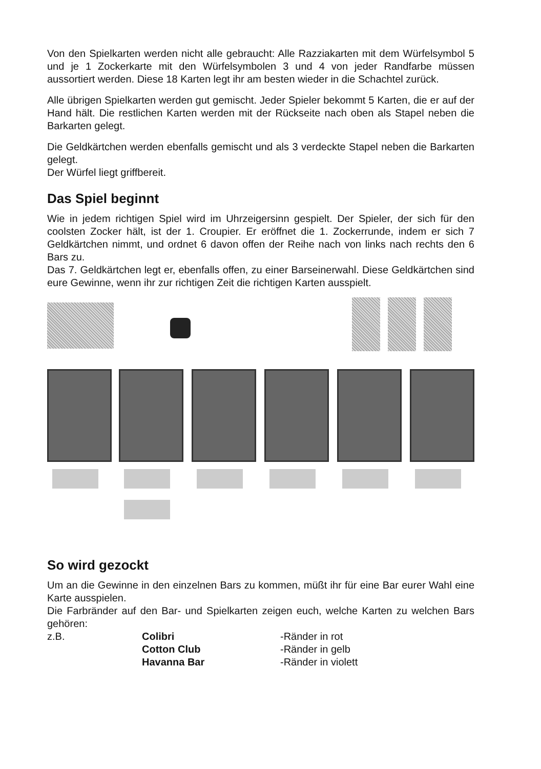Von den Spielkarten werden nicht alle gebraucht: Alle Razziakarten mit dem Würfelsymbol 5 und je 1 Zockerkarte mit den Würfelsymbolen 3 und 4 von jeder Randfarbe müssen aussortiert werden. Diese 18 Karten legt ihr am besten wieder in die Schachtel zurück.
Alle übrigen Spielkarten werden gut gemischt. Jeder Spieler bekommt 5 Karten, die er auf der Hand hält. Die restlichen Karten werden mit der Rückseite nach oben als Stapel neben die Barkarten gelegt.
Die Geldkärtchen werden ebenfalls gemischt und als 3 verdeckte Stapel neben die Barkarten gelegt.
Der Würfel liegt griffbereit.
Das Spiel beginnt
Wie in jedem richtigen Spiel wird im Uhrzeigersinn gespielt. Der Spieler, der sich für den coolsten Zocker hält, ist der 1. Croupier. Er eröffnet die 1. Zockerrunde, indem er sich 7 Geldkärtchen nimmt, und ordnet 6 davon offen der Reihe nach von links nach rechts den 6 Bars zu.
Das 7. Geldkärtchen legt er, ebenfalls offen, zu einer Barseinerwahl. Diese Geldkärtchen sind eure Gewinne, wenn ihr zur richtigen Zeit die richtigen Karten ausspielt.
So wird gezockt
Um an die Gewinne in den einzelnen Bars zu kommen, müßt ihr für eine Bar eurer Wahl eine Karte ausspielen.
Die Farbränder auf den Bar- und Spielkarten zeigen euch, welche Karten zu welchen Bars gehören:
| z.B. | Colibri | -Ränder in rot |
| | Cotton Club | -Ränder in gelb |
| | Havanna Bar | -Ränder in violett |